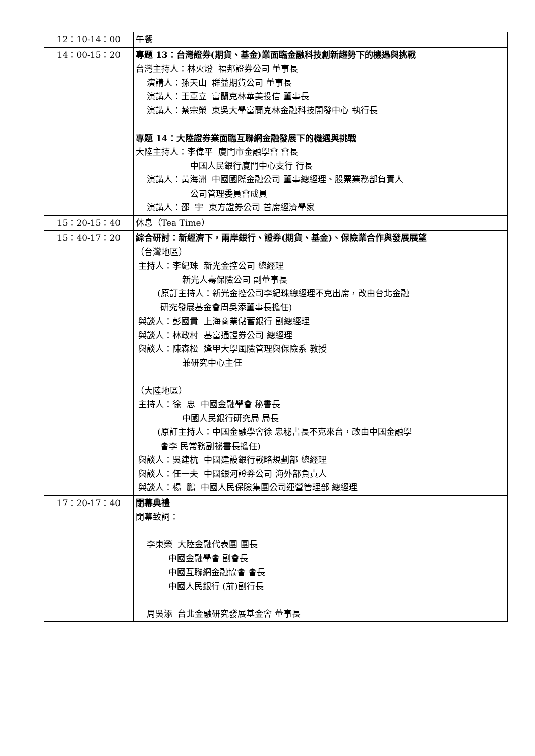| 12：10-14：00 | 午餐 |
| 14：00-15：20 | 專題 13：台灣證券(期貨、基金)業面臨金融科技創新趨勢下的機遇與挑戰 台灣主持人：林火燈 福邦證券公司 董事長 演講人：孫天山 群益期貨公司 董事長 演講人：王亞立 富蘭克林華美投信 董事長 演講人：蔡宗榮 東吳大學富蘭克林金融科技開發中心 執行長 專題 14：大陸證券業面臨互聯網金融發展下的機遇與挑戰 大陸主持人：李偉平 廈門市金融學會 會長 中國人民銀行廈門中心支行 行長 演講人：黃海洲 中國國際金融公司 董事總經理、股票業務部負責人 公司管理委員會成員 演講人：邵 宇 東方證券公司 首席經濟學家 |
| 15：20-15：40 | 休息（Tea Time） |
| 15：40-17：20 | 綜合研討：新經濟下，兩岸銀行、證券(期貨、基金)、保險業合作與發展展望 （台灣地區） 主持人：李紀珠 新光金控公司 總經理 新光人壽保險公司 副董事長 (原訂主持人：新光金控公司李紀珠總經理不克出席，改由台北金融 研究發展基金會周吳添董事長擔任) 與談人：彭國貴 上海商業儲蓄銀行 副總經理 與談人：林政村 基富通證券公司 總經理 與談人：陳森松 逢甲大學風險管理與保險系 教授 兼研究中心主任 （大陸地區） 主持人：徐 忠 中國金融學會 秘書長 中國人民銀行研究局 局長 (原訂主持人：中國金融學會徐 忠秘書長不克來台，改由中國金融學 會李 民常務副祕書長擔任) 與談人：吳建杭 中國建設銀行戰略規劃部 總經理 與談人：任一夫 中國銀河證券公司 海外部負責人 與談人：楊 鵬 中國人民保險集團公司運營管理部 總經理 |
| 17：20-17：40 | 閉幕典禮 閉幕致詞： 李東榮 大陸金融代表團 團長 中國金融學會 副會長 中國互聯網金融協會 會長 中國人民銀行 (前)副行長 周吳添 台北金融研究發展基金會 董事長 |